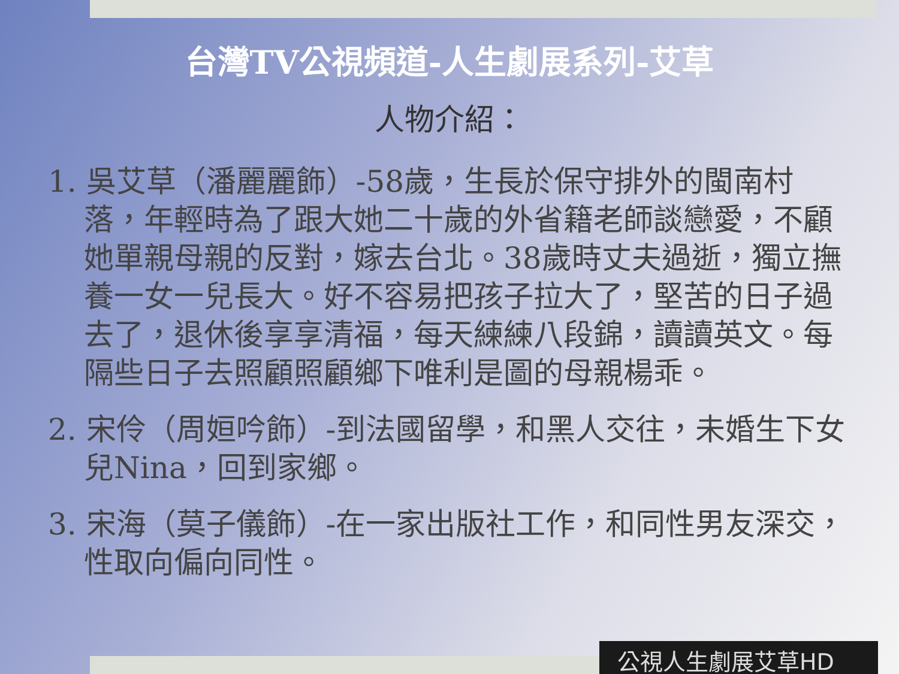台灣TV公視頻道-人生劇展系列-艾草
人物介紹：
1. 吳艾草（潘麗麗飾）-58歲，生長於保守排外的閩南村落，年輕時為了跟大她二十歲的外省籍老師談戀愛，不顧她單親母親的反對，嫁去台北。38歲時丈夫過逝，獨立撫養一女一兒長大。好不容易把孩子拉大了，堅苦的日子過去了，退休後享享清福，每天練練八段錦，讀讀英文。每隔些日子去照顧照顧鄉下唯利是圖的母親楊乖。
2. 宋伶（周姮吟飾）-到法國留學，和黑人交往，未婚生下女兒Nina，回到家鄉。
3. 宋海（莫子儀飾）-在一家出版社工作，和同性男友深交，性取向偏向同性。
公視人生劇展艾草HD